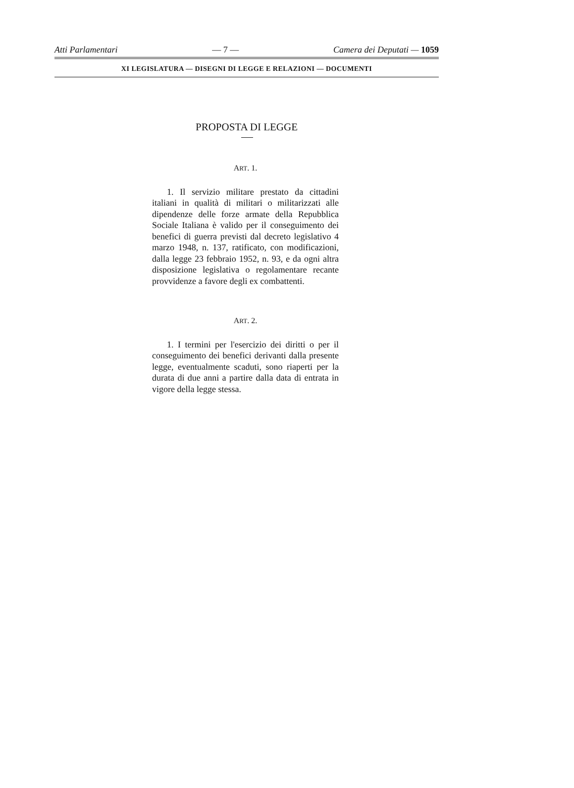Atti Parlamentari — 7 — Camera dei Deputati — 1059
XI LEGISLATURA — DISEGNI DI LEGGE E RELAZIONI — DOCUMENTI
PROPOSTA DI LEGGE
ART. 1.
1. Il servizio militare prestato da cittadini italiani in qualità di militari o militarizzati alle dipendenze delle forze armate della Repubblica Sociale Italiana è valido per il conseguimento dei benefici di guerra previsti dal decreto legislativo 4 marzo 1948, n. 137, ratificato, con modificazioni, dalla legge 23 febbraio 1952, n. 93, e da ogni altra disposizione legislativa o regolamentare recante provvidenze a favore degli ex combattenti.
ART. 2.
1. I termini per l'esercizio dei diritti o per il conseguimento dei benefici derivanti dalla presente legge, eventualmente scaduti, sono riaperti per la durata di due anni a partire dalla data di entrata in vigore della legge stessa.